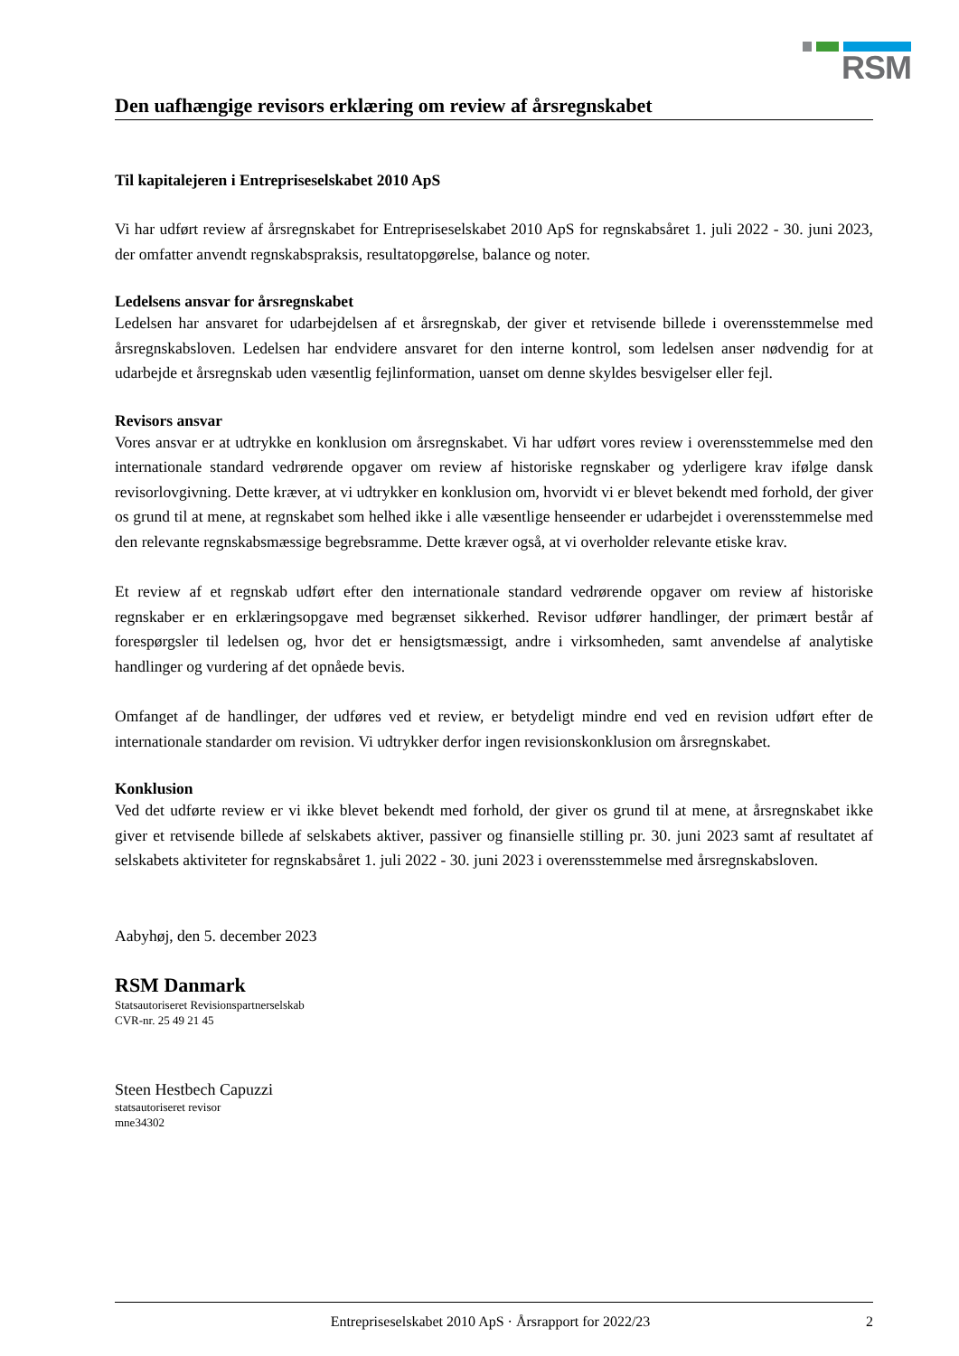RSM
Den uafhængige revisors erklæring om review af årsregnskabet
Til kapitalejeren i Entrepriseselskabet 2010 ApS
Vi har udført review af årsregnskabet for Entrepriseselskabet 2010 ApS for regnskabsåret 1. juli 2022 - 30. juni 2023, der omfatter anvendt regnskabspraksis, resultatopgørelse, balance og noter.
Ledelsens ansvar for årsregnskabet
Ledelsen har ansvaret for udarbejdelsen af et årsregnskab, der giver et retvisende billede i overensstemmelse med årsregnskabsloven. Ledelsen har endvidere ansvaret for den interne kontrol, som ledelsen anser nødvendig for at udarbejde et årsregnskab uden væsentlig fejlinformation, uanset om denne skyldes besvigelser eller fejl.
Revisors ansvar
Vores ansvar er at udtrykke en konklusion om årsregnskabet. Vi har udført vores review i overensstemmelse med den internationale standard vedrørende opgaver om review af historiske regnskaber og yderligere krav ifølge dansk revisorlovgivning. Dette kræver, at vi udtrykker en konklusion om, hvorvidt vi er blevet bekendt med forhold, der giver os grund til at mene, at regnskabet som helhed ikke i alle væsentlige henseender er udarbejdet i overensstemmelse med den relevante regnskabsmæssige begrebsramme. Dette kræver også, at vi overholder relevante etiske krav.
Et review af et regnskab udført efter den internationale standard vedrørende opgaver om review af historiske regnskaber er en erklæringsopgave med begrænset sikkerhed. Revisor udfører handlinger, der primært består af forespørgsler til ledelsen og, hvor det er hensigtsmæssigt, andre i virksomheden, samt anvendelse af analytiske handlinger og vurdering af det opnåede bevis.
Omfanget af de handlinger, der udføres ved et review, er betydeligt mindre end ved en revision udført efter de internationale standarder om revision. Vi udtrykker derfor ingen revisionskonklusion om årsregnskabet.
Konklusion
Ved det udførte review er vi ikke blevet bekendt med forhold, der giver os grund til at mene, at årsregnskabet ikke giver et retvisende billede af selskabets aktiver, passiver og finansielle stilling pr. 30. juni 2023 samt af resultatet af selskabets aktiviteter for regnskabsåret 1. juli 2022 - 30. juni 2023 i overensstemmelse med årsregnskabsloven.
Aabyhøj, den 5. december 2023
RSM Danmark
Statsautoriseret Revisionspartnerselskab
CVR-nr. 25 49 21 45
Steen Hestbech Capuzzi
statsautoriseret revisor
mne34302
Entrepriseselskabet 2010 ApS · Årsrapport for 2022/23 2